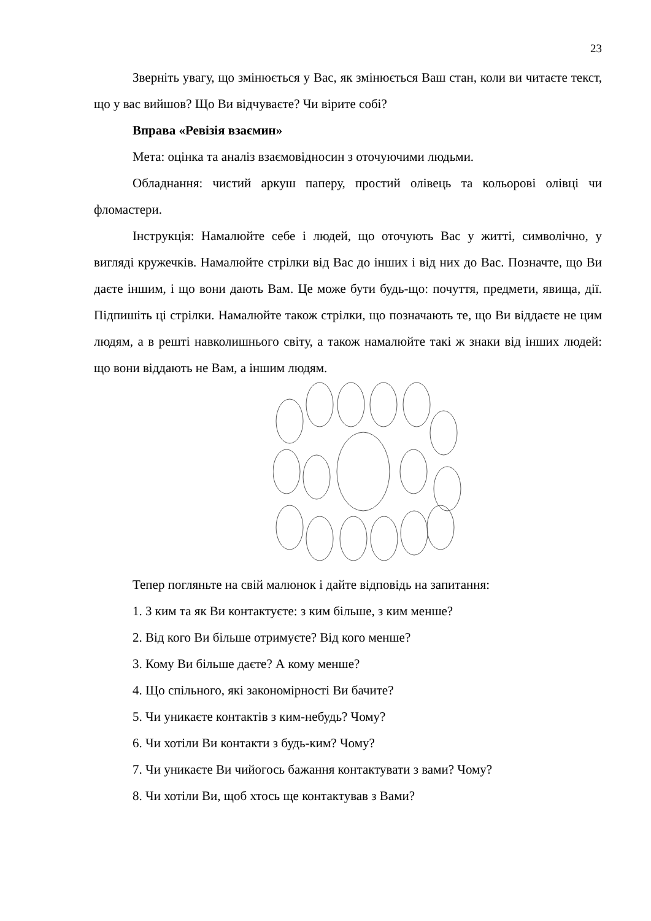23
Зверніть увагу, що змінюється у Вас, як змінюється Ваш стан, коли ви читаєте текст, що у вас вийшов? Що Ви відчуваєте? Чи вірите собі?
Вправа «Ревізія взаємин»
Мета: оцінка та аналіз взаємовідносин з оточуючими людьми.
Обладнання: чистий аркуш паперу, простий олівець та кольорові олівці чи фломастери.
Інструкція: Намалюйте себе і людей, що оточують Вас у житті, символічно, у вигляді кружечків. Намалюйте стрілки від Вас до інших і від них до Вас. Позначте, що Ви даєте іншим, і що вони дають Вам. Це може бути будь-що: почуття, предмети, явища, дії. Підпишіть ці стрілки. Намалюйте також стрілки, що позначають те, що Ви віддаєте не цим людям, а в решті навколишнього світу, а також намалюйте такі ж знаки від інших людей: що вони віддають не Вам, а іншим людям.
Тепер погляньте на свій малюнок і дайте відповідь на запитання:
1. З ким та як Ви контактуєте: з ким більше, з ким менше?
2. Від кого Ви більше отримуєте? Від кого менше?
3. Кому Ви більше даєте? А кому менше?
4. Що спільного, які закономірності Ви бачите?
5. Чи уникаєте контактів з ким-небудь? Чому?
6. Чи хотіли Ви контакти з будь-ким? Чому?
7. Чи уникаєте Ви чийогось бажання контактувати з вами? Чому?
8. Чи хотіли Ви, щоб хтось ще контактував з Вами?